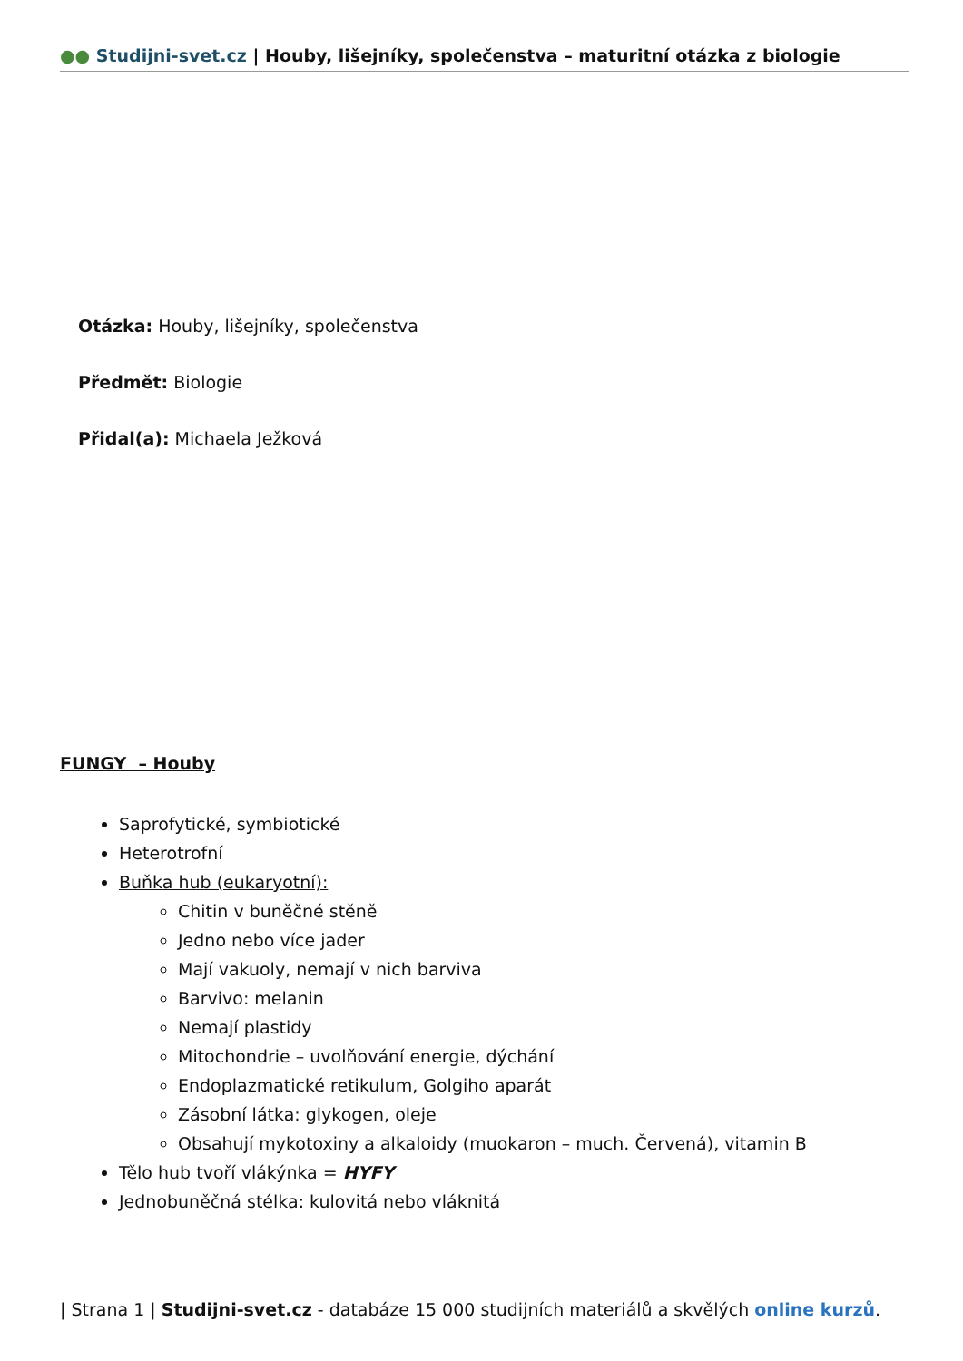●● Studijni-svet.cz | Houby, lišejníky, společenstva – maturitní otázka z biologie
Otázka: Houby, lišejníky, společenstva
Předmět: Biologie
Přidal(a): Michaela Ježková
FUNGY – Houby
Saprofytické, symbiotické
Heterotrofní
Buňka hub (eukaryotní):
Chitin v buněčné stěně
Jedno nebo více jader
Mají vakuoly, nemají v nich barviva
Barvivo: melanin
Nemají plastidy
Mitochondrie – uvolňování energie, dýchání
Endoplazmatické retikulum, Golgiho aparát
Zásobní látka: glykogen, oleje
Obsahují mykotoxiny a alkaloidy (muokaron – much. Červená), vitamin B
Tělo hub tvoří vlákýnka = HYFY
Jednobuněčná stélka: kulovitá nebo vláknitá
| Strana 1 | Studijni-svet.cz - databáze 15 000 studijních materiálů a skvělých online kurzů.